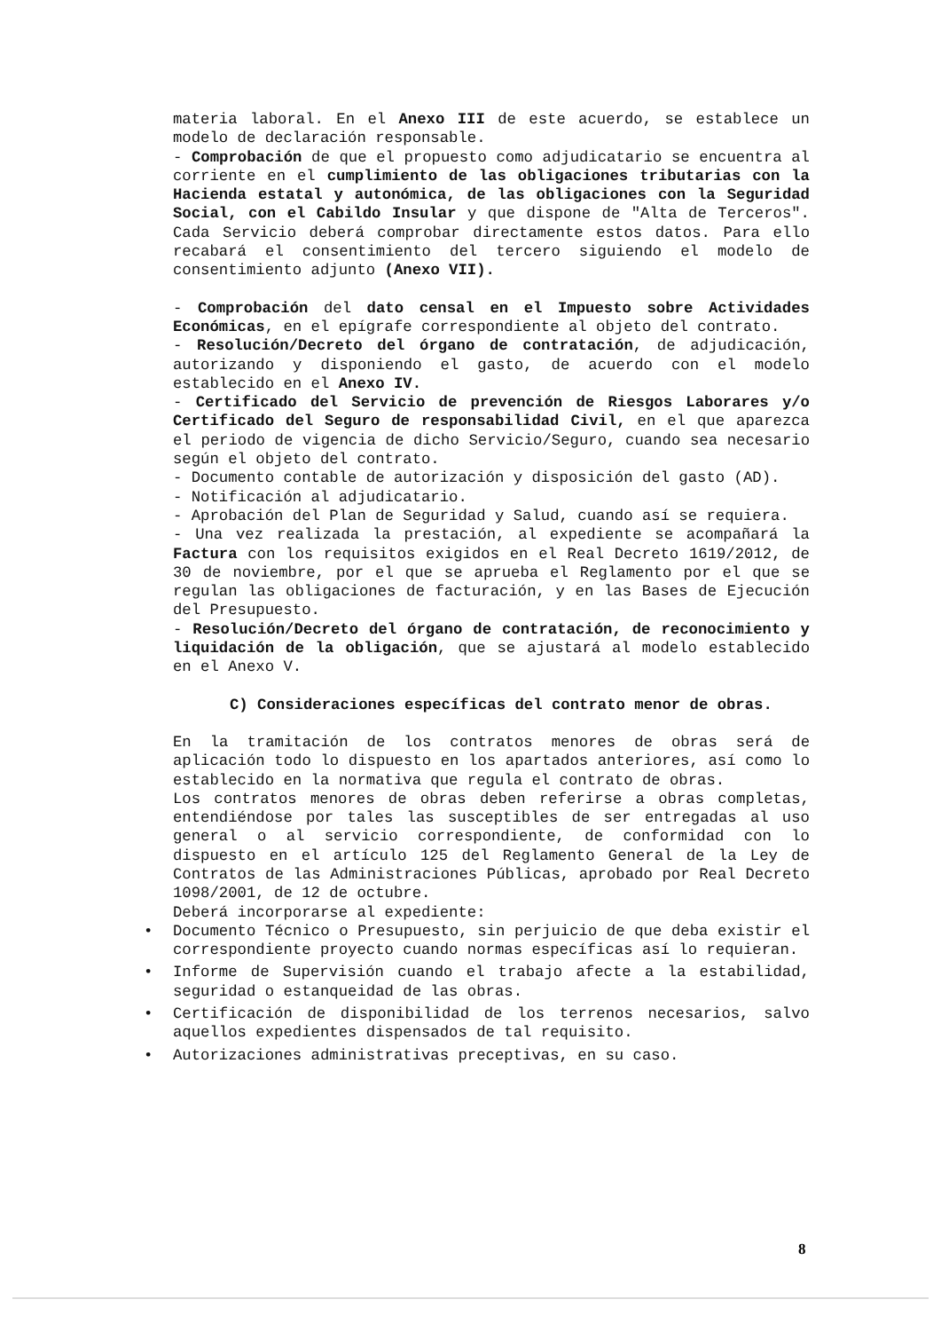materia laboral. En el Anexo III de este acuerdo, se establece un modelo de declaración responsable.
- Comprobación de que el propuesto como adjudicatario se encuentra al corriente en el cumplimiento de las obligaciones tributarias con la Hacienda estatal y autonómica, de las obligaciones con la Seguridad Social, con el Cabildo Insular y que dispone de "Alta de Terceros". Cada Servicio deberá comprobar directamente estos datos. Para ello recabará el consentimiento del tercero siguiendo el modelo de consentimiento adjunto (Anexo VII).
- Comprobación del dato censal en el Impuesto sobre Actividades Económicas, en el epígrafe correspondiente al objeto del contrato.
- Resolución/Decreto del órgano de contratación, de adjudicación, autorizando y disponiendo el gasto, de acuerdo con el modelo establecido en el Anexo IV.
- Certificado del Servicio de prevención de Riesgos Laborares y/o Certificado del Seguro de responsabilidad Civil, en el que aparezca el periodo de vigencia de dicho Servicio/Seguro, cuando sea necesario según el objeto del contrato.
- Documento contable de autorización y disposición del gasto (AD).
- Notificación al adjudicatario.
- Aprobación del Plan de Seguridad y Salud, cuando así se requiera.
- Una vez realizada la prestación, al expediente se acompañará la Factura con los requisitos exigidos en el Real Decreto 1619/2012, de 30 de noviembre, por el que se aprueba el Reglamento por el que se regulan las obligaciones de facturación, y en las Bases de Ejecución del Presupuesto.
- Resolución/Decreto del órgano de contratación, de reconocimiento y liquidación de la obligación, que se ajustará al modelo establecido en el Anexo V.
C) Consideraciones específicas del contrato menor de obras.
En la tramitación de los contratos menores de obras será de aplicación todo lo dispuesto en los apartados anteriores, así como lo establecido en la normativa que regula el contrato de obras.
Los contratos menores de obras deben referirse a obras completas, entendiéndose por tales las susceptibles de ser entregadas al uso general o al servicio correspondiente, de conformidad con lo dispuesto en el artículo 125 del Reglamento General de la Ley de Contratos de las Administraciones Públicas, aprobado por Real Decreto 1098/2001, de 12 de octubre.
Deberá incorporarse al expediente:
• Documento Técnico o Presupuesto, sin perjuicio de que deba existir el correspondiente proyecto cuando normas específicas así lo requieran.
• Informe de Supervisión cuando el trabajo afecte a la estabilidad, seguridad o estanqueidad de las obras.
• Certificación de disponibilidad de los terrenos necesarios, salvo aquellos expedientes dispensados de tal requisito.
• Autorizaciones administrativas preceptivas, en su caso.
8